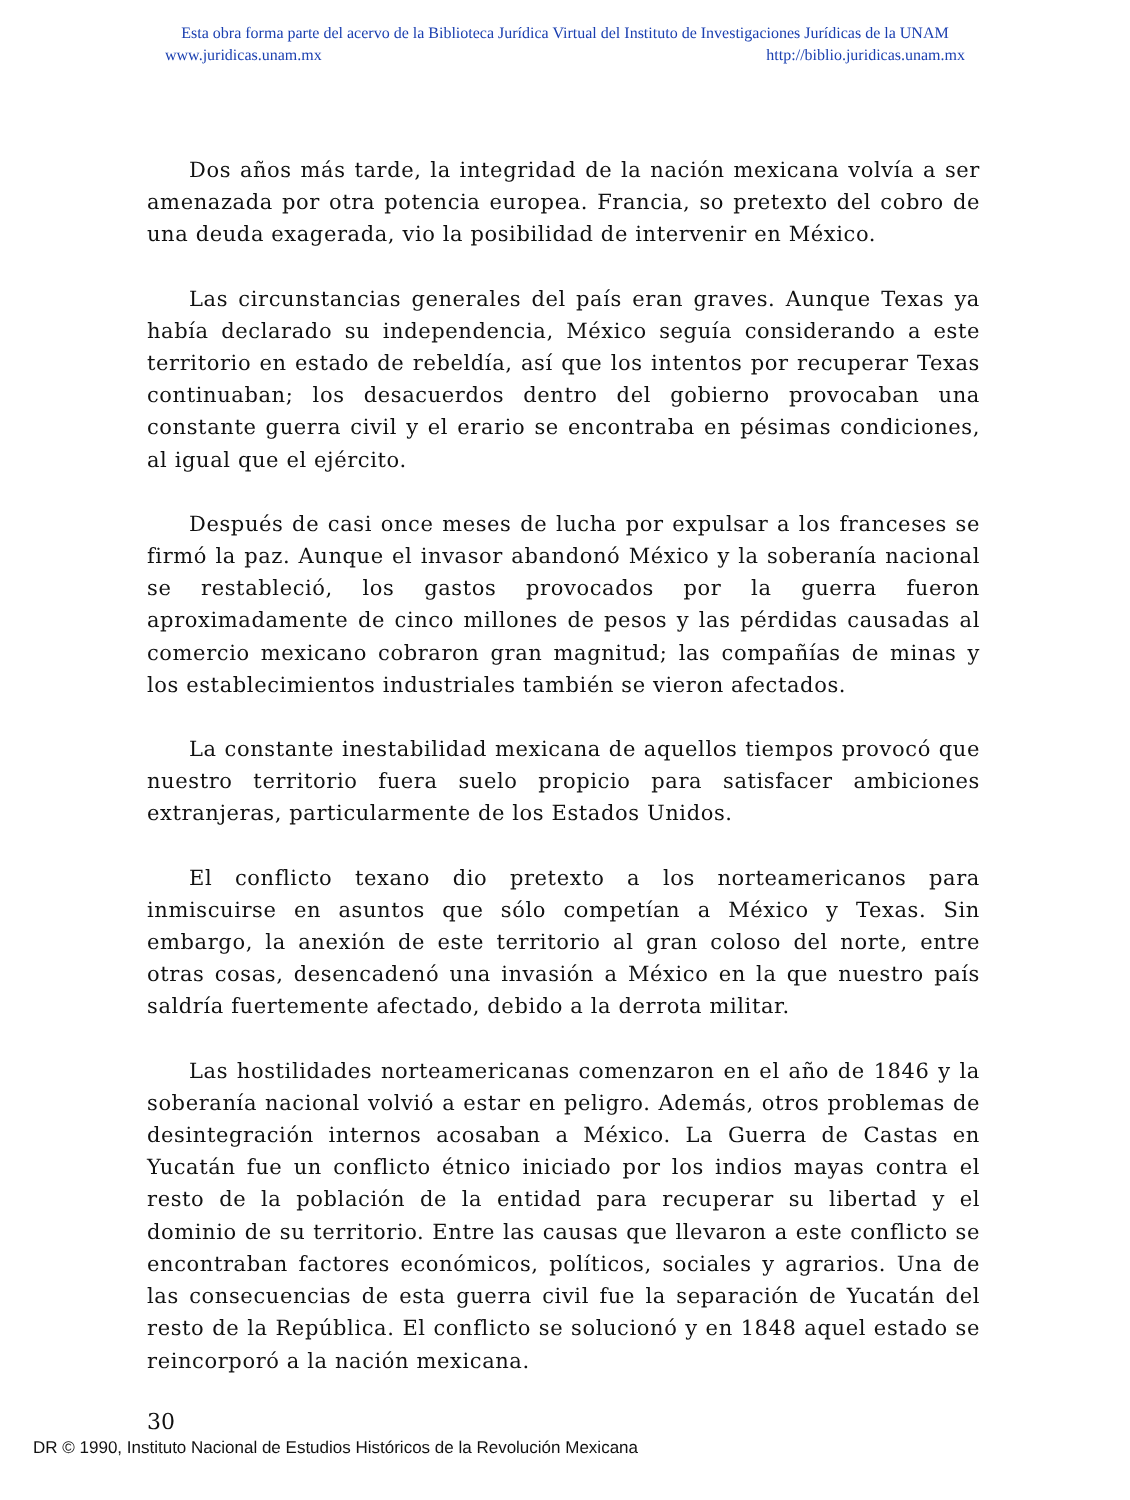Esta obra forma parte del acervo de la Biblioteca Jurídica Virtual del Instituto de Investigaciones Jurídicas de la UNAM
www.juridicas.unam.mx http://biblio.juridicas.unam.mx
Dos años más tarde, la integridad de la nación mexicana volvía a ser amenazada por otra potencia europea. Francia, so pretexto del cobro de una deuda exagerada, vio la posibilidad de intervenir en México.
Las circunstancias generales del país eran graves. Aunque Texas ya había declarado su independencia, México seguía considerando a este territorio en estado de rebeldía, así que los intentos por recuperar Texas continuaban; los desacuerdos dentro del gobierno provocaban una constante guerra civil y el erario se encontraba en pésimas condiciones, al igual que el ejército.
Después de casi once meses de lucha por expulsar a los franceses se firmó la paz. Aunque el invasor abandonó México y la soberanía nacional se restableció, los gastos provocados por la guerra fueron aproximadamente de cinco millones de pesos y las pérdidas causadas al comercio mexicano cobraron gran magnitud; las compañías de minas y los establecimientos industriales también se vieron afectados.
La constante inestabilidad mexicana de aquellos tiempos provocó que nuestro territorio fuera suelo propicio para satisfacer ambiciones extranjeras, particularmente de los Estados Unidos.
El conflicto texano dio pretexto a los norteamericanos para inmiscuirse en asuntos que sólo competían a México y Texas. Sin embargo, la anexión de este territorio al gran coloso del norte, entre otras cosas, desencadenó una invasión a México en la que nuestro país saldría fuertemente afectado, debido a la derrota militar.
Las hostilidades norteamericanas comenzaron en el año de 1846 y la soberanía nacional volvió a estar en peligro. Además, otros problemas de desintegración internos acosaban a México. La Guerra de Castas en Yucatán fue un conflicto étnico iniciado por los indios mayas contra el resto de la población de la entidad para recuperar su libertad y el dominio de su territorio. Entre las causas que llevaron a este conflicto se encontraban factores económicos, políticos, sociales y agrarios. Una de las consecuencias de esta guerra civil fue la separación de Yucatán del resto de la República. El conflicto se solucionó y en 1848 aquel estado se reincorporó a la nación mexicana.
30
DR © 1990, Instituto Nacional de Estudios Históricos de la Revolución Mexicana